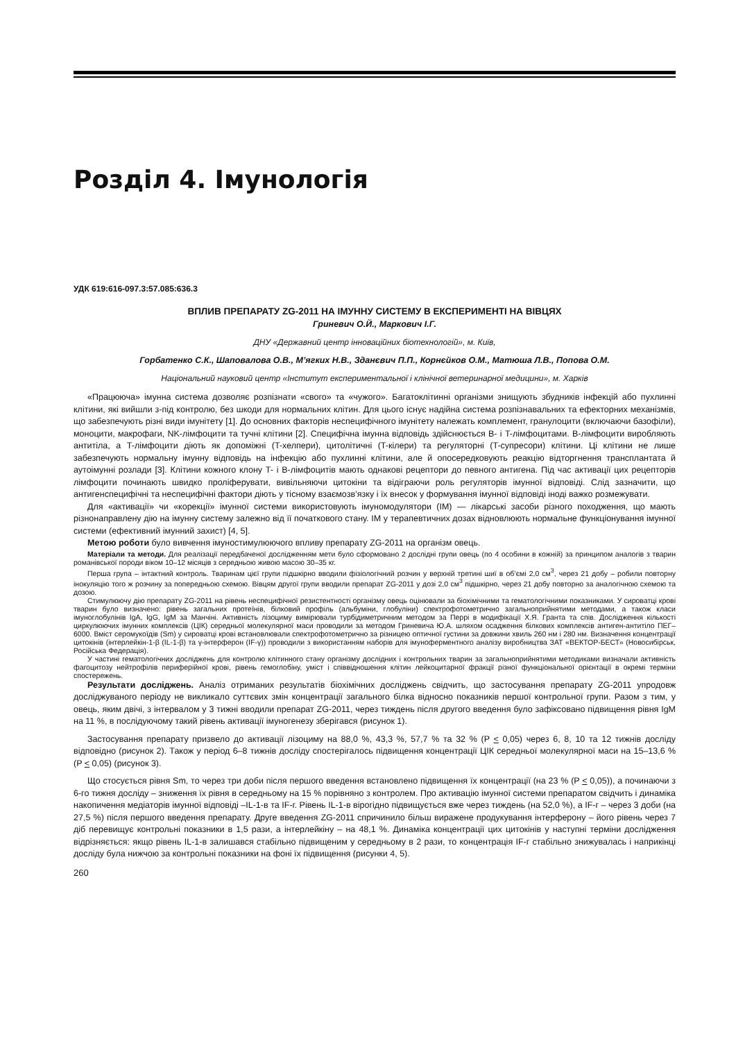Розділ 4. Імунологія
УДК 619:616-097.3:57.085:636.3
ВПЛИВ ПРЕПАРАТУ ZG-2011 НА ІМУННУ СИСТЕМУ В ЕКСПЕРИМЕНТІ НА ВІВЦЯХ
Гриневич О.Й., Маркович І.Г.
ДНУ «Державний центр інноваційних біотехнологій», м. Київ,
Горбатенко С.К., Шаповалова О.В., М’ягких Н.В., Зданєвич П.П., Корнєйков О.М., Матюша Л.В., Попова О.М.
Національний науковий центр «Інститут експериментальної і клінічної ветеринарної медицини», м. Харків
«Працююча» імунна система дозволяє розпізнати «свого» та «чужого». Багатоклітинні організми знищують збудників інфекцій або пухлинні клітини, які вийшли з-під контролю, без шкоди для нормальних клітин. Для цього існує надійна система розпізнавальних та ефекторних механізмів, що забезпечують різні види імунітету [1]. До основних факторів неспецифічного імунітету належать комплемент, гранулоцити (включаючи базофіли), моноцити, макрофаги, NK-лімфоцити та тучні клітини [2]. Специфічна імунна відповідь здійснюється B- і T-лімфоцитами. B-лімфоцити виробляють антитіла, а T-лімфоцити діють як допоміжні (T-хелпери), цитолітичні (T-кілери) та регуляторні (T-супресори) клітини. Ці клітини не лише забезпечують нормальну імунну відповідь на інфекцію або пухлинні клітини, але й опосередковують реакцію відторгнення трансплантата й аутоімунні розлади [3]. Клітини кожного клону T- і B-лімфоцитів мають однакові рецептори до певного антигена. Під час активації цих рецепторів лімфоцити починають швидко проліферувати, вивільняючи цитокіни та відіграючи роль регуляторів імунної відповіді. Слід зазначити, що антигенспецифічні та неспецифічні фактори діють у тісному взаємозв’язку і їх внесок у формування імунної відповіді іноді важко розмежувати.
Для «активації» чи «корекції» імунної системи використовують імуномодулятори (IM) — лікарські засоби різного походження, що мають різнонаправлену дію на імунну систему залежно від її початкового стану. IM у терапевтичних дозах відновлюють нормальне функціонування імунної системи (ефективний імунний захист) [4, 5].
Метою роботи було вивчення імуностимулюючого впливу препарату ZG-2011 на організм овець.
Матеріали та методи. Для реалізації передбаченої дослідженням мети було сформовано 2 дослідні групи овець (по 4 особини в кожній) за принципом аналогів з тварин романівської породи віком 10–12 місяців з середньою живою масою 30–35 кг.
Перша група – інтактний контроль. Тваринам цієї групи підшкірно вводили фізіологічний розчин у верхній третині шиї в об’ємі 2,0 см<sup>3</sup>, через 21 добу – робили повторну інокуляцію того ж розчину за попередньою схемою. Вівцям другої групи вводили препарат ZG-2011 у дозі 2,0 см<sup>3</sup> підшкірно, через 21 добу повторно за аналогічною схемою та дозою.
Стимулюючу дію препарату ZG-2011 на рівень неспецифічної резистентності організму овець оцінювали за біохімічними та гематологічними показниками. У сироватці крові тварин було визначено: рівень загальних протеїнів, білковий профіль (альбуміни, глобуліни) спектрофотометрично загальноприйнятими методами, а також класи імуноглобулінів IgA, IgG, IgM за Манчіні. Активність лізоциму вимірювали турбідиметричним методом за Перрі в модифікації Х.Я. Гранта та спів. Дослідження кількості циркулюючих імунних комплексів (ЦІК) середньої молекулярної маси проводили за методом Гриневича Ю.А. шляхом осадження білкових комплексів антиген-антитіло ПЕГ–6000. Вміст серомукоїдів (Sm) у сироватці крові встановлювали спектрофотометрично за різницею оптичної густини за довжини хвиль 260 нм і 280 нм. Визначення концентрації цитокінів (інтерлейкін-1-β (IL-1-β) та γ-інтерферон (IF-γ)) проводили з використанням наборів для імуноферментного аналізу виробництва ЗАТ «ВЕКТОР-БЕСТ» (Новосибірськ, Російська Федерація).
У частині гематологічних досліджень для контролю клітинного стану організму дослідних і контрольних тварин за загальноприйнятими методиками визначали активність фагоцитозу нейтрофілів периферійної крові, рівень гемоглобіну, уміст і співвідношення клітин лейкоцитарної фракції різної функціональної орієнтації в окремі терміни спостережень.
Результати досліджень. Аналіз отриманих результатів біохімічних досліджень свідчить, що застосування препарату ZG-2011 упродовж досліджуваного періоду не викликало суттєвих змін концентрації загального білка відносно показників першої контрольної групи. Разом з тим, у овець, яким двічі, з інтервалом у 3 тижні вводили препарат ZG-2011, через тиждень після другого введення було зафіксовано підвищення рівня IgM на 11 %, в послідуючому такий рівень активації імуногенезу зберігався (рисунок 1).
Застосування препарату призвело до активації лізоциму на 88,0 %, 43,3 %, 57,7 % та 32 % (P < 0,05) через 6, 8, 10 та 12 тижнів досліду відповідно (рисунок 2). Також у період 6–8 тижнів досліду спостерігалось підвищення концентрації ЦІК середньої молекулярної маси на 15–13,6 % (P < 0,05) (рисунок 3).
Що стосується рівня Sm, то через три доби після першого введення встановлено підвищення їх концентрації (на 23 % (P < 0,05)), а починаючи з 6-го тижня досліду – зниження їх рівня в середньому на 15 % порівняно з контролем. Про активацію імунної системи препаратом свідчить і динаміка накопичення медіаторів імунної відповіді –IL-1-в та IF-г. Рівень IL-1-в вірогідно підвищується вже через тиждень (на 52,0 %), а IF-г – через 3 доби (на 27,5 %) після першого введення препарату. Друге введення ZG-2011 спричинило більш виражене продукування інтерферону – його рівень через 7 діб перевищує контрольні показники в 1,5 рази, а інтерлейкіну – на 48,1 %. Динаміка концентрації цих цитокінів у наступні терміни дослідження відрізняється: якщо рівень IL-1-в залишався стабільно підвищеним у середньому в 2 рази, то концентрація IF-г стабільно знижувалась і наприкінці досліду була нижчою за контрольні показники на фоні їх підвищення (рисунки 4, 5).
260